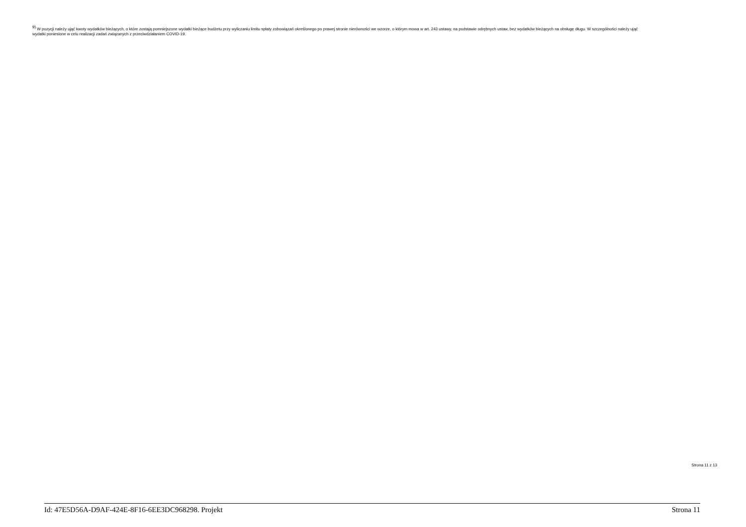<sup>9)</sup> W pozycji należy ująć kwoty wydatków bieżących, o które zostają pomniejszone wydatki bieżące budżetu przy wyliczaniu limitu spłaty zobowiązań określonego po prawej stronie nierówności we wzorze, o którym mowa w art. 243 ustawy, na podstawie odrębnych ustaw, bez wydatków bieżących na obsługę długu. W szczególności należy ująć wydatki poniesione w celu realizacji zadań związanych z przeciwdziałaniem COVID-19.
Strona 11 z 13
Id: 47E5D56A-D9AF-424E-8F16-6EE3DC968298. Projekt Strona 11